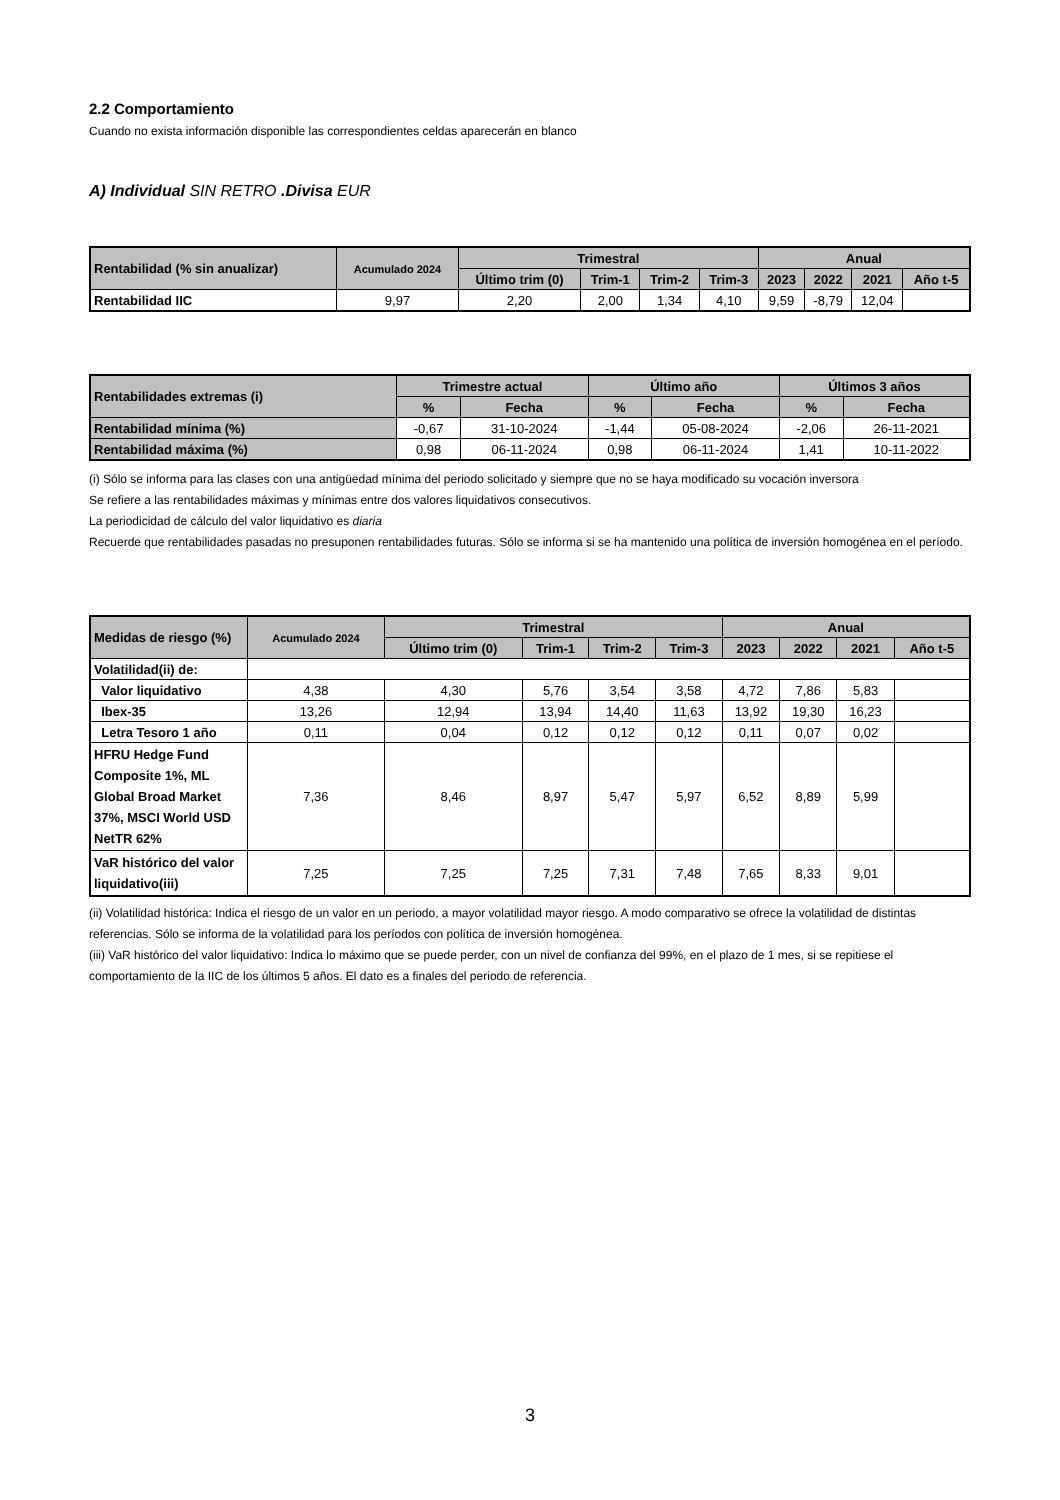2.2 Comportamiento
Cuando no exista información disponible las correspondientes celdas aparecerán en blanco
A) Individual SIN RETRO .Divisa EUR
| Rentabilidad (% sin anualizar) | Acumulado 2024 | Trimestral | | | | Anual | | | |
| --- | --- | --- | --- | --- | --- | --- | --- | --- | --- |
| | | Último trim (0) | Trim-1 | Trim-2 | Trim-3 | 2023 | 2022 | 2021 | Año t-5 |
| Rentabilidad IIC | 9,97 | 2,20 | 2,00 | 1,34 | 4,10 | 9,59 | -8,79 | 12,04 | |
| Rentabilidades extremas (i) | Trimestre actual | | Último año | | Últimos 3 años | |
| --- | --- | --- | --- | --- | --- | --- |
| | % | Fecha | % | Fecha | % | Fecha |
| Rentabilidad mínima (%) | -0,67 | 31-10-2024 | -1,44 | 05-08-2024 | -2,06 | 26-11-2021 |
| Rentabilidad máxima (%) | 0,98 | 06-11-2024 | 0,98 | 06-11-2024 | 1,41 | 10-11-2022 |
(i) Sólo se informa para las clases con una antigüedad mínima del periodo solicitado y siempre que no se haya modificado su vocación inversora
Se refiere a las rentabilidades máximas y mínimas entre dos valores liquidativos consecutivos.
La periodicidad de cálculo del valor liquidativo es diaria
Recuerde que rentabilidades pasadas no presuponen rentabilidades futuras. Sólo se informa si se ha mantenido una política de inversión homogénea en el período.
| Medidas de riesgo (%) | Acumulado 2024 | Trimestral | | | | Anual | | | |
| --- | --- | --- | --- | --- | --- | --- | --- | --- | --- |
| | | Último trim (0) | Trim-1 | Trim-2 | Trim-3 | 2023 | 2022 | 2021 | Año t-5 |
| Volatilidad(ii) de: | | | | | | | | | |
| Valor liquidativo | 4,38 | 4,30 | 5,76 | 3,54 | 3,58 | 4,72 | 7,86 | 5,83 | |
| Ibex-35 | 13,26 | 12,94 | 13,94 | 14,40 | 11,63 | 13,92 | 19,30 | 16,23 | |
| Letra Tesoro 1 año | 0,11 | 0,04 | 0,12 | 0,12 | 0,12 | 0,11 | 0,07 | 0,02 | |
| HFRU Hedge Fund Composite 1%, ML Global Broad Market 37%, MSCI World USD NetTR 62% | 7,36 | 8,46 | 8,97 | 5,47 | 5,97 | 6,52 | 8,89 | 5,99 | |
| VaR histórico del valor liquidativo(iii) | 7,25 | 7,25 | 7,25 | 7,31 | 7,48 | 7,65 | 8,33 | 9,01 | |
(ii) Volatilidad histórica: Indica el riesgo de un valor en un periodo, a mayor volatilidad mayor riesgo. A modo comparativo se ofrece la volatilidad de distintas referencias. Sólo se informa de la volatilidad para los períodos con política de inversión homogénea.
(iii) VaR histórico del valor liquidativo: Indica lo máximo que se puede perder, con un nivel de confianza del 99%, en el plazo de 1 mes, si se repitiese el comportamiento de la IIC de los últimos 5 años. El dato es a finales del periodo de referencia.
3